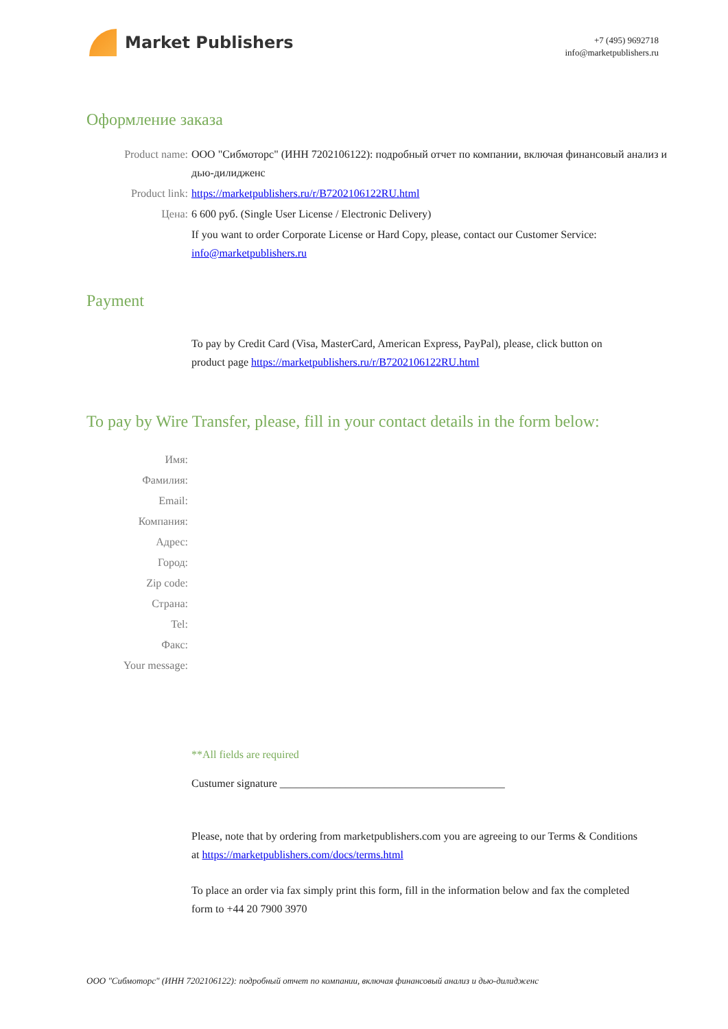Market Publishers
+7 (495) 9692718
info@marketpublishers.ru
Оформление заказа
Product name: ООО "Сибмоторс" (ИНН 7202106122): подробный отчет по компании, включая финансовый анализ и дью-дилидженс
Product link: https://marketpublishers.ru/r/B7202106122RU.html
Цена: 6 600 руб. (Single User License / Electronic Delivery)
If you want to order Corporate License or Hard Copy, please, contact our Customer Service: info@marketpublishers.ru
Payment
To pay by Credit Card (Visa, MasterCard, American Express, PayPal), please, click button on product page https://marketpublishers.ru/r/B7202106122RU.html
To pay by Wire Transfer, please, fill in your contact details in the form below:
Имя:
Фамилия:
Email:
Компания:
Адрес:
Город:
Zip code:
Страна:
Tel:
Факс:
Your message:
**All fields are required
Custumer signature _________________________________________
Please, note that by ordering from marketpublishers.com you are agreeing to our Terms & Conditions at https://marketpublishers.com/docs/terms.html
To place an order via fax simply print this form, fill in the information below and fax the completed form to +44 20 7900 3970
ООО "Сибмоторс" (ИНН 7202106122): подробный отчет по компании, включая финансовый анализ и дью-дилидженс